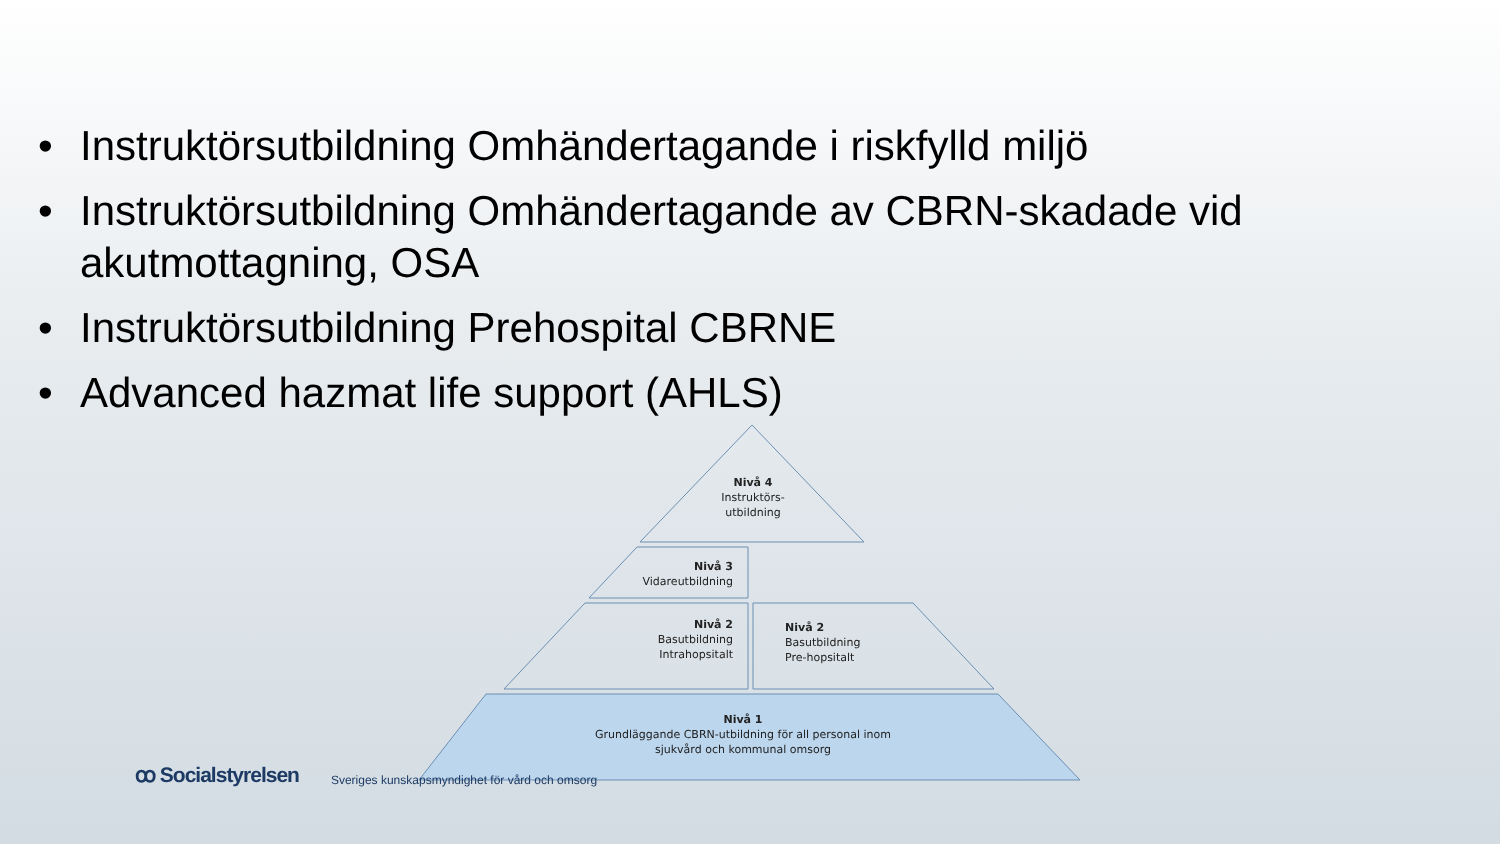• Instruktörsutbildning Omhändertagande i riskfylld miljö
• Instruktörsutbildning Omhändertagande av CBRN-skadade vid akutmottagning, OSA
• Instruktörsutbildning Prehospital CBRNE
• Advanced hazmat life support (AHLS)
Nivå 4
Instruktörs-
utbildning
Nivå 3
Vidareutbildning
Nivå 2
Basutbildning
Intrahopsitalt
Nivå 2
Basutbildning
Pre-hopsitalt
Nivå 1
Grundläggande CBRN-utbildning för all personal inom
sjukvård och kommunal omsorg
ꝏ Socialstyrelsen Sveriges kunskapsmyndighet för vård och omsorg